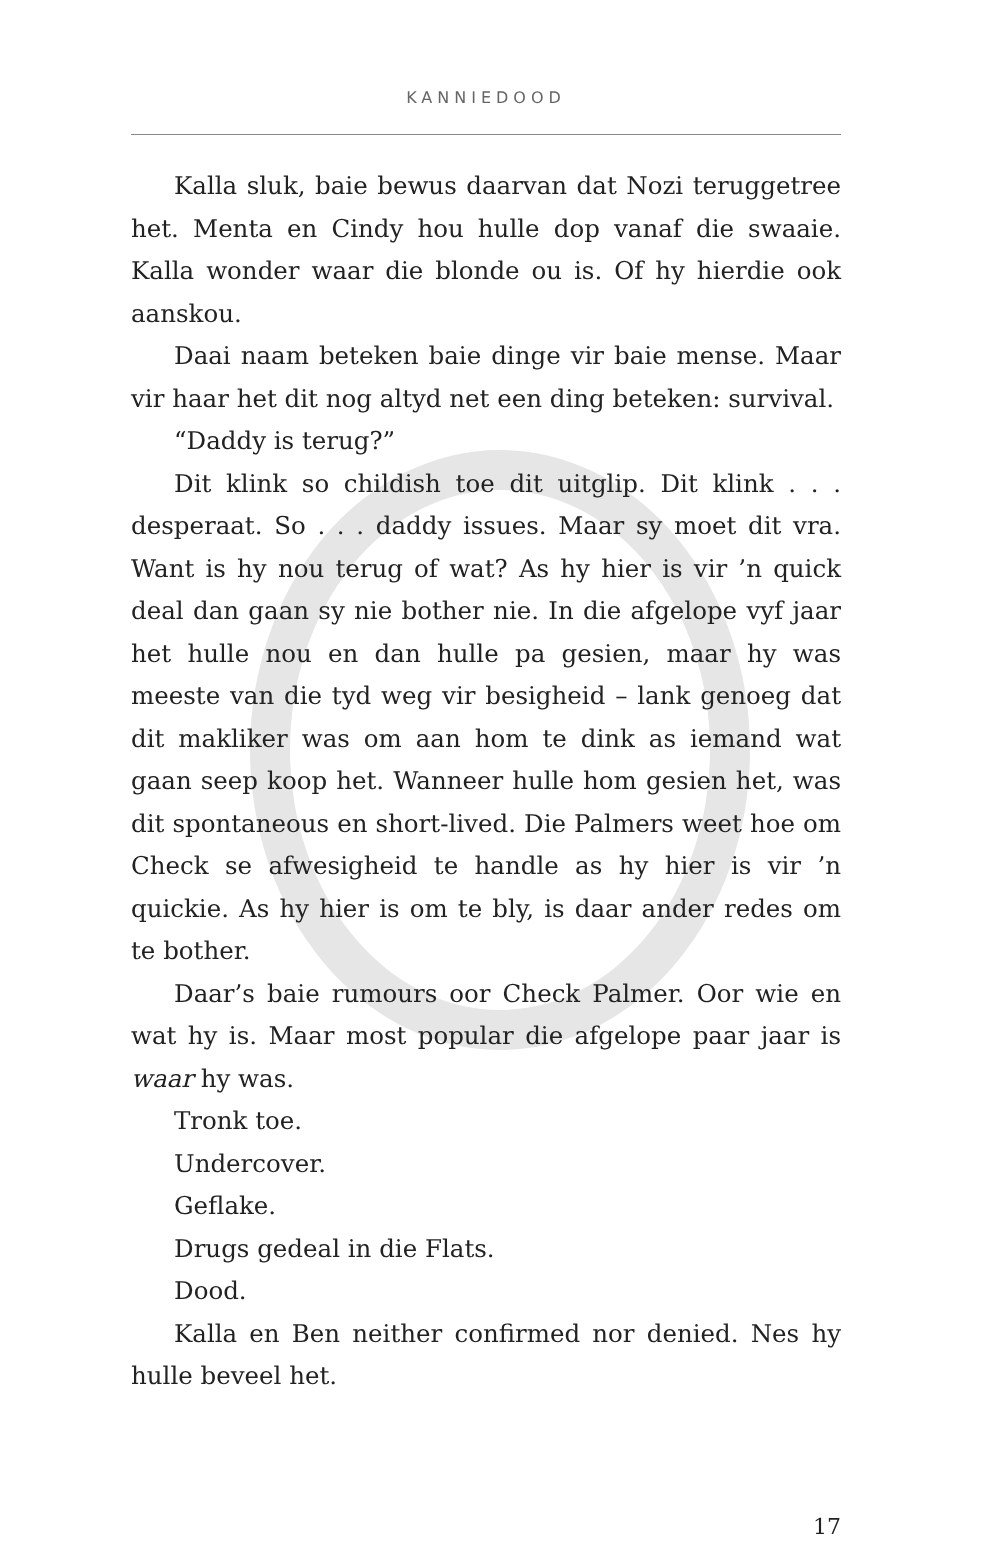KANNIEDOOD
Kalla sluk, baie bewus daarvan dat Nozi teruggetree het. Menta en Cindy hou hulle dop vanaf die swaaie. Kalla wonder waar die blonde ou is. Of hy hierdie ook aanskou.
Daai naam beteken baie dinge vir baie mense. Maar vir haar het dit nog altyd net een ding beteken: survival.
“Daddy is terug?”
Dit klink so childish toe dit uitglip. Dit klink . . . desperaat. So . . . daddy issues. Maar sy moet dit vra. Want is hy nou terug of wat? As hy hier is vir ’n quick deal dan gaan sy nie bother nie. In die afgelope vyf jaar het hulle nou en dan hulle pa gesien, maar hy was meeste van die tyd weg vir besigheid – lank genoeg dat dit makliker was om aan hom te dink as iemand wat gaan seep koop het. Wanneer hulle hom gesien het, was dit spontaneous en short-lived. Die Palmers weet hoe om Check se afwesigheid te handle as hy hier is vir ’n quickie. As hy hier is om te bly, is daar ander redes om te bother.
Daar’s baie rumours oor Check Palmer. Oor wie en wat hy is. Maar most popular die afgelope paar jaar is waar hy was.
Tronk toe.
Undercover.
Geflake.
Drugs gedeal in die Flats.
Dood.
Kalla en Ben neither confirmed nor denied. Nes hy hulle beveel het.
17